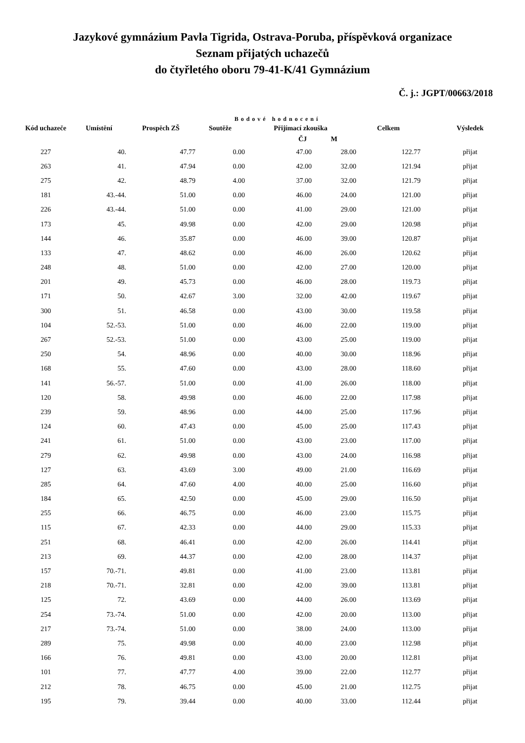Jazykové gymnázium Pavla Tigrida, Ostrava-Poruba, příspěvková organizace
Seznam přijatých uchazečů
do čtyřletého oboru 79-41-K/41 Gymnázium
Č. j.: JGPT/00663/2018
Bodové hodnocení
| Kód uchazeče | Umístění | Prospěch ZŠ | Soutěže | Přijímací zkouška | | Celkem | Výsledek |
| --- | --- | --- | --- | --- | --- | --- | --- |
| | | | | ČJ | M | | |
| 227 | 40. | 47.77 | 0.00 | 47.00 | 28.00 | 122.77 | přijat |
| 263 | 41. | 47.94 | 0.00 | 42.00 | 32.00 | 121.94 | přijat |
| 275 | 42. | 48.79 | 4.00 | 37.00 | 32.00 | 121.79 | přijat |
| 181 | 43.-44. | 51.00 | 0.00 | 46.00 | 24.00 | 121.00 | přijat |
| 226 | 43.-44. | 51.00 | 0.00 | 41.00 | 29.00 | 121.00 | přijat |
| 173 | 45. | 49.98 | 0.00 | 42.00 | 29.00 | 120.98 | přijat |
| 144 | 46. | 35.87 | 0.00 | 46.00 | 39.00 | 120.87 | přijat |
| 133 | 47. | 48.62 | 0.00 | 46.00 | 26.00 | 120.62 | přijat |
| 248 | 48. | 51.00 | 0.00 | 42.00 | 27.00 | 120.00 | přijat |
| 201 | 49. | 45.73 | 0.00 | 46.00 | 28.00 | 119.73 | přijat |
| 171 | 50. | 42.67 | 3.00 | 32.00 | 42.00 | 119.67 | přijat |
| 300 | 51. | 46.58 | 0.00 | 43.00 | 30.00 | 119.58 | přijat |
| 104 | 52.-53. | 51.00 | 0.00 | 46.00 | 22.00 | 119.00 | přijat |
| 267 | 52.-53. | 51.00 | 0.00 | 43.00 | 25.00 | 119.00 | přijat |
| 250 | 54. | 48.96 | 0.00 | 40.00 | 30.00 | 118.96 | přijat |
| 168 | 55. | 47.60 | 0.00 | 43.00 | 28.00 | 118.60 | přijat |
| 141 | 56.-57. | 51.00 | 0.00 | 41.00 | 26.00 | 118.00 | přijat |
| 120 | 58. | 49.98 | 0.00 | 46.00 | 22.00 | 117.98 | přijat |
| 239 | 59. | 48.96 | 0.00 | 44.00 | 25.00 | 117.96 | přijat |
| 124 | 60. | 47.43 | 0.00 | 45.00 | 25.00 | 117.43 | přijat |
| 241 | 61. | 51.00 | 0.00 | 43.00 | 23.00 | 117.00 | přijat |
| 279 | 62. | 49.98 | 0.00 | 43.00 | 24.00 | 116.98 | přijat |
| 127 | 63. | 43.69 | 3.00 | 49.00 | 21.00 | 116.69 | přijat |
| 285 | 64. | 47.60 | 4.00 | 40.00 | 25.00 | 116.60 | přijat |
| 184 | 65. | 42.50 | 0.00 | 45.00 | 29.00 | 116.50 | přijat |
| 255 | 66. | 46.75 | 0.00 | 46.00 | 23.00 | 115.75 | přijat |
| 115 | 67. | 42.33 | 0.00 | 44.00 | 29.00 | 115.33 | přijat |
| 251 | 68. | 46.41 | 0.00 | 42.00 | 26.00 | 114.41 | přijat |
| 213 | 69. | 44.37 | 0.00 | 42.00 | 28.00 | 114.37 | přijat |
| 157 | 70.-71. | 49.81 | 0.00 | 41.00 | 23.00 | 113.81 | přijat |
| 218 | 70.-71. | 32.81 | 0.00 | 42.00 | 39.00 | 113.81 | přijat |
| 125 | 72. | 43.69 | 0.00 | 44.00 | 26.00 | 113.69 | přijat |
| 254 | 73.-74. | 51.00 | 0.00 | 42.00 | 20.00 | 113.00 | přijat |
| 217 | 73.-74. | 51.00 | 0.00 | 38.00 | 24.00 | 113.00 | přijat |
| 289 | 75. | 49.98 | 0.00 | 40.00 | 23.00 | 112.98 | přijat |
| 166 | 76. | 49.81 | 0.00 | 43.00 | 20.00 | 112.81 | přijat |
| 101 | 77. | 47.77 | 4.00 | 39.00 | 22.00 | 112.77 | přijat |
| 212 | 78. | 46.75 | 0.00 | 45.00 | 21.00 | 112.75 | přijat |
| 195 | 79. | 39.44 | 0.00 | 40.00 | 33.00 | 112.44 | přijat |